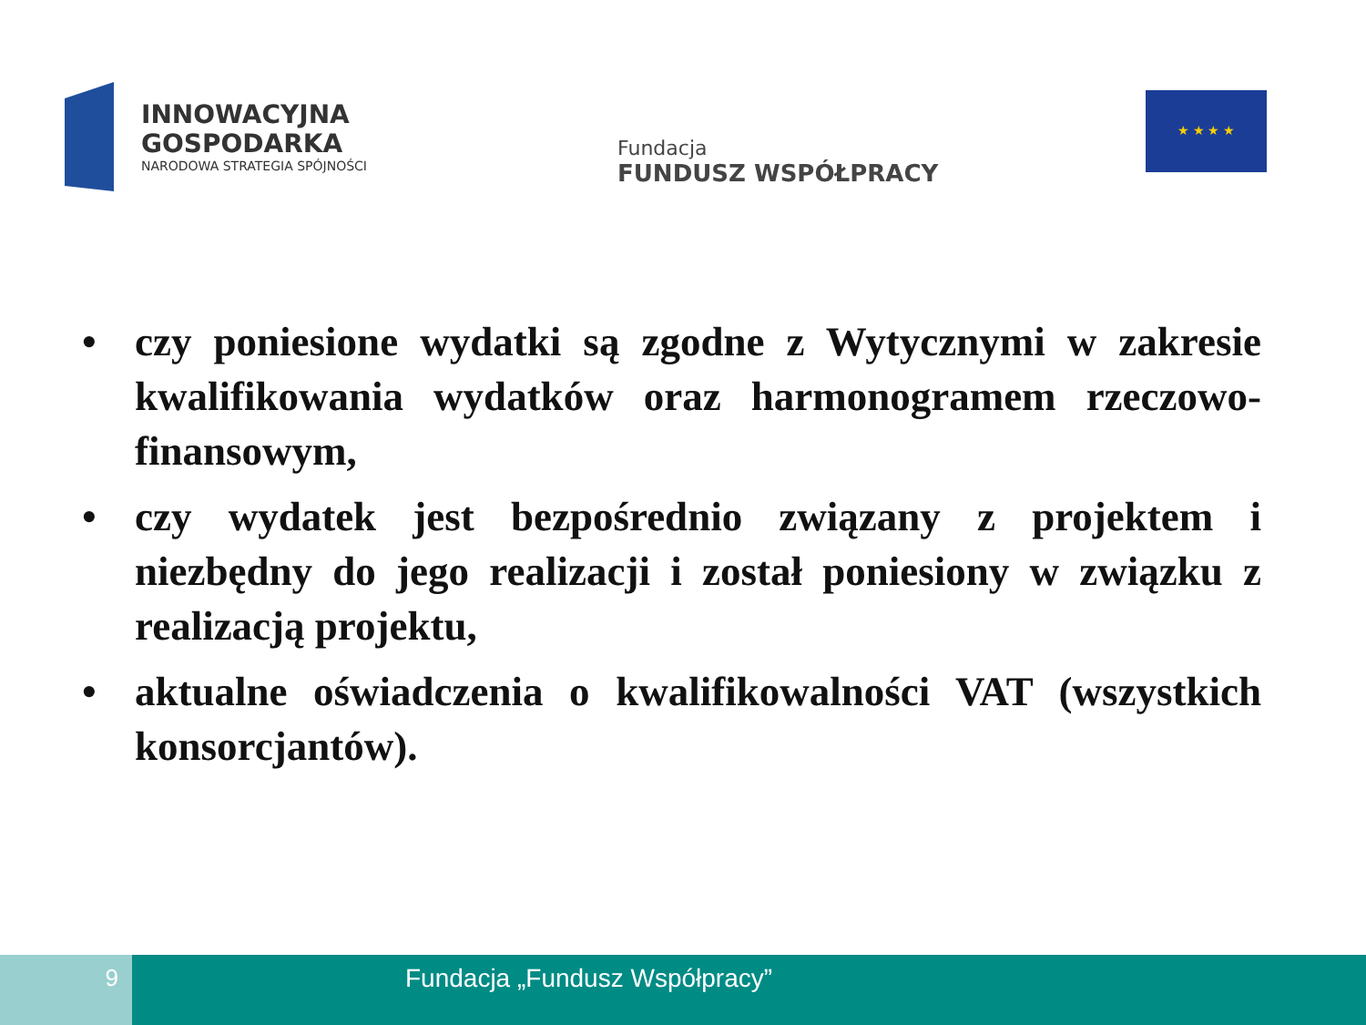INNOWACYJNA
GOSPODARKA
NARODOWA STRATEGIA SPÓJNOŚCI
Fundacja
FUNDUSZ WSPÓŁPRACY
★ ★ ★ ★
• czy poniesione wydatki są zgodne z Wytycznymi w zakresie kwalifikowania wydatków oraz harmonogramem rzeczowo-finansowym,
• czy wydatek jest bezpośrednio związany z projektem i niezbędny do jego realizacji i został poniesiony w związku z realizacją projektu,
• aktualne oświadczenia o kwalifikowalności VAT (wszystkich konsorcjantów).
9
Fundacja „Fundusz Współpracy”